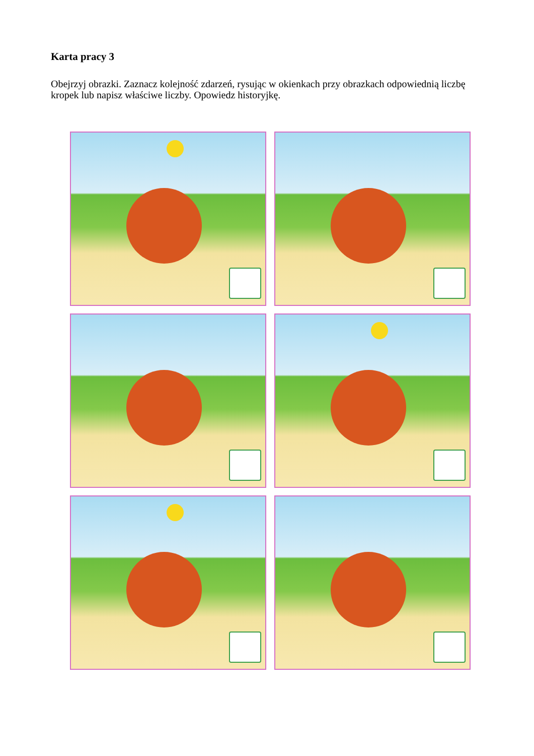Karta pracy 3
Obejrzyj obrazki. Zaznacz kolejność zdarzeń, rysując w okienkach przy obrazkach odpowiednią liczbę kropek lub napisz właściwe liczby. Opowiedz historyjkę.